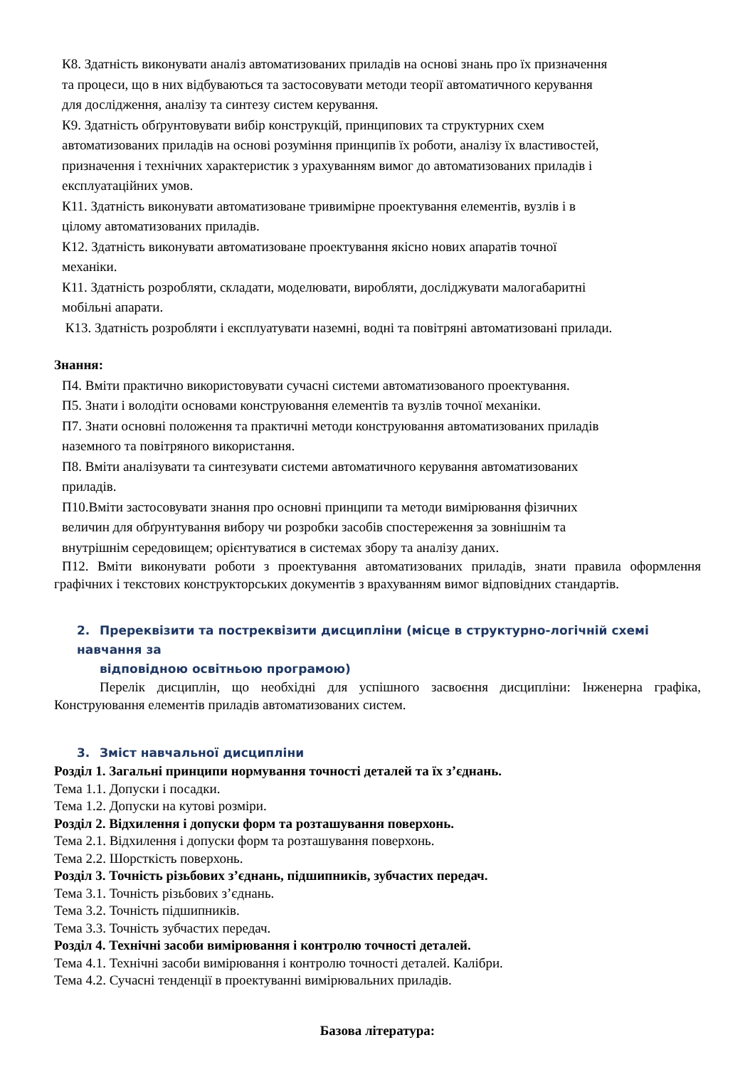К8. Здатність виконувати аналіз автоматизованих приладів на основі знань про їх призначення
та процеси, що в них відбуваються та застосовувати методи теорії автоматичного керування
для дослідження, аналізу та синтезу систем керування.
К9. Здатність обґрунтовувати вибір конструкцій, принципових та структурних схем
автоматизованих приладів на основі розуміння принципів їх роботи, аналізу їх властивостей,
призначення і технічних характеристик з урахуванням вимог до автоматизованих приладів і
експлуатаційних умов.
К11. Здатність виконувати автоматизоване тривимірне проектування елементів, вузлів і в
цілому автоматизованих приладів.
К12. Здатність виконувати автоматизоване проектування якісно нових апаратів точної
механіки.
К11. Здатність розробляти, складати, моделювати, виробляти, досліджувати малогабаритні
мобільні апарати.
К13. Здатність розробляти і експлуатувати наземні, водні та повітряні автоматизовані прилади.
Знання:
П4. Вміти практично використовувати сучасні системи автоматизованого проектування.
П5. Знати і володіти основами конструювання елементів та вузлів точної механіки.
П7. Знати основні положення та практичні методи конструювання автоматизованих приладів
наземного та повітряного використання.
П8. Вміти аналізувати та синтезувати системи автоматичного керування автоматизованих
приладів.
П10.Вміти застосовувати знання про основні принципи та методи вимірювання фізичних
величин для обґрунтування вибору чи розробки засобів спостереження за зовнішнім та
внутрішнім середовищем; орієнтуватися в системах збору та аналізу даних.
П12. Вміти виконувати роботи з проектування автоматизованих приладів, знати правила оформлення графічних і текстових конструкторських документів з врахуванням вимог відповідних стандартів.
2. Пререквізити та постреквізити дисципліни (місце в структурно-логічній схемі навчання за
відповідною освітньою програмою)
Перелік дисциплін, що необхідні для успішного засвоєння дисципліни: Інженерна графіка, Конструювання елементів приладів автоматизованих систем.
3. Зміст навчальної дисципліни
Розділ 1. Загальні принципи нормування точності деталей та їх з’єднань.
Тема 1.1. Допуски і посадки.
Тема 1.2. Допуски на кутові розміри.
Розділ 2. Відхилення і допуски форм та розташування поверхонь.
Тема 2.1. Відхилення і допуски форм та розташування поверхонь.
Тема 2.2. Шорсткість поверхонь.
Розділ 3. Точність різьбових з’єднань, підшипників, зубчастих передач.
Тема 3.1. Точність різьбових з’єднань.
Тема 3.2. Точність підшипників.
Тема 3.3. Точність зубчастих передач.
Розділ 4. Технічні засоби вимірювання і контролю точності деталей.
Тема 4.1. Технічні засоби вимірювання і контролю точності деталей. Калібри.
Тема 4.2. Сучасні тенденції в проектуванні вимірювальних приладів.
Базова література: